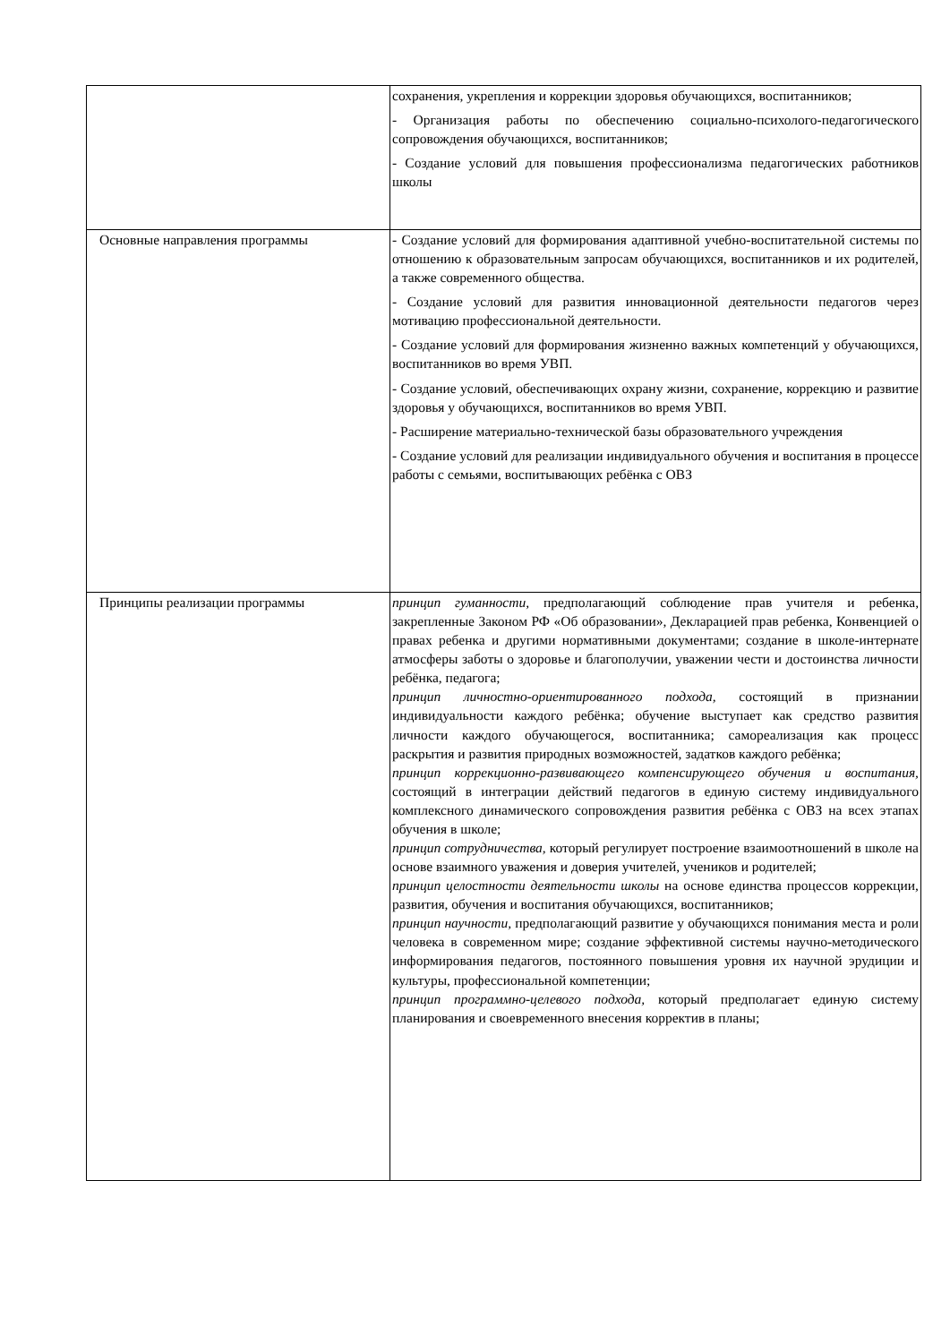| | сохранения, укрепления и коррекции здоровья обучающихся, воспитанников; - Организация работы по обеспечению социально-психолого-педагогического сопровождения обучающихся, воспитанников; - Создание условий для повышения профессионализма педагогических работников школы |
| Основные направления программы | - Создание условий для формирования адаптивной учебно-воспитательной системы по отношению к образовательным запросам обучающихся, воспитанников и их родителей, а также современного общества. - Создание условий для развития инновационной деятельности педагогов через мотивацию профессиональной деятельности. - Создание условий для формирования жизненно важных компетенций у обучающихся, воспитанников во время УВП. - Создание условий, обеспечивающих охрану жизни, сохранение, коррекцию и развитие здоровья у обучающихся, воспитанников во время УВП. - Расширение материально-технической базы образовательного учреждения - Создание условий для реализации индивидуального обучения и воспитания в процессе работы с семьями, воспитывающих ребёнка с ОВЗ |
| Принципы реализации программы | принцип гуманности, предполагающий соблюдение прав учителя и ребенка, закрепленные Законом РФ «Об образовании», Декларацией прав ребенка, Конвенцией о правах ребенка и другими нормативными документами; создание в школе-интернате атмосферы заботы о здоровье и благополучии, уважении чести и достоинства личности ребёнка, педагога; принцип личностно-ориентированного подхода, состоящий в признании индивидуальности каждого ребёнка; обучение выступает как средство развития личности каждого обучающегося, воспитанника; самореализация как процесс раскрытия и развития природных возможностей, задатков каждого ребёнка; принцип коррекционно-развивающего компенсирующего обучения и воспитания, состоящий в интеграции действий педагогов в единую систему индивидуального комплексного динамического сопровождения развития ребёнка с ОВЗ на всех этапах обучения в школе; принцип сотрудничества, который регулирует построение взаимоотношений в школе на основе взаимного уважения и доверия учителей, учеников и родителей; принцип целостности деятельности школы на основе единства процессов коррекции, развития, обучения и воспитания обучающихся, воспитанников; принцип научности, предполагающий развитие у обучающихся понимания места и роли человека в современном мире; создание эффективной системы научно-методического информирования педагогов, постоянного повышения уровня их научной эрудиции и культуры, профессиональной компетенции; принцип программно-целевого подхода, который предполагает единую систему планирования и своевременного внесения корректив в планы; |